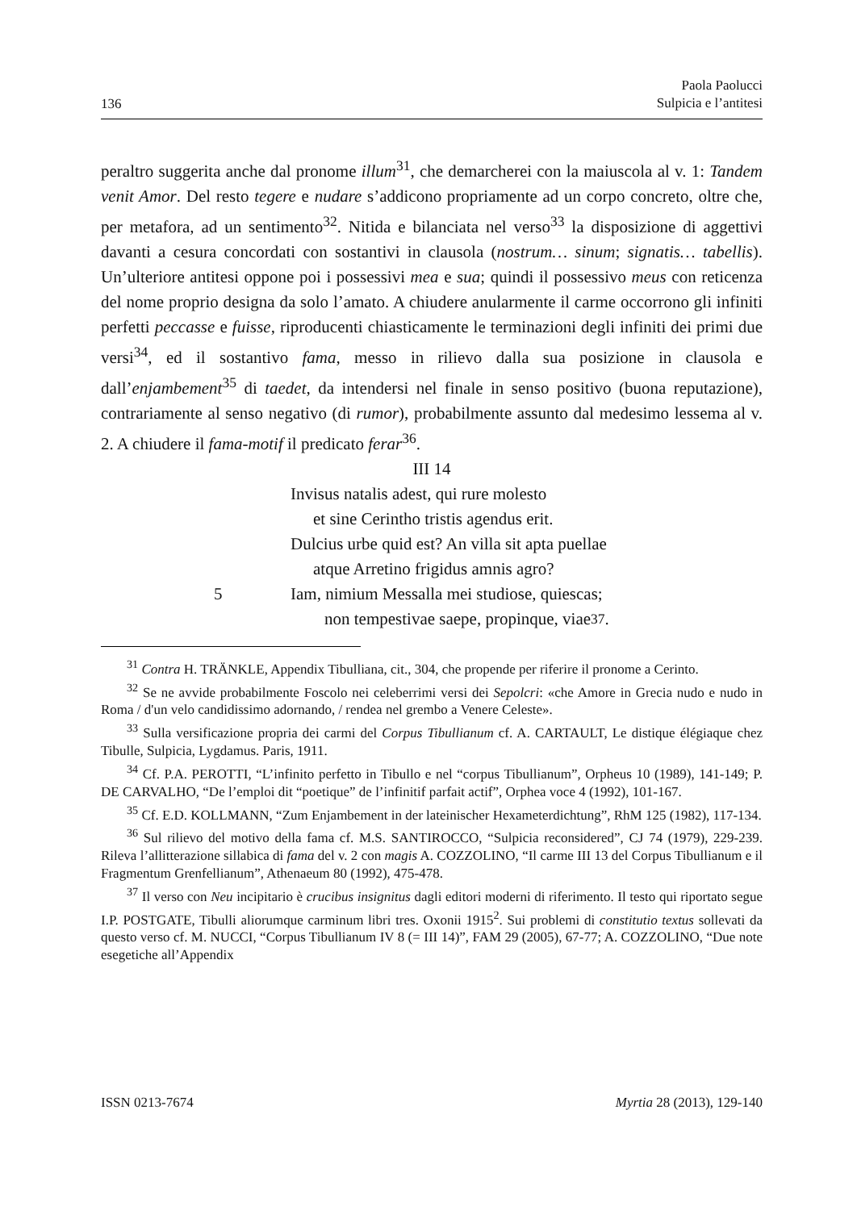136 Paola Paolucci
Sulpicia e l’antitesi
peraltro suggerita anche dal pronome illum<sup>31</sup>, che demarcherei con la maiuscola al v. 1: Tandem venit Amor. Del resto tegere e nudare s’addicono propriamente ad un corpo concreto, oltre che, per metafora, ad un sentimento<sup>32</sup>. Nitida e bilanciata nel verso<sup>33</sup> la disposizione di aggettivi davanti a cesura concordati con sostantivi in clausola (nostrum… sinum; signatis… tabellis). Un’ulteriore antitesi oppone poi i possessivi mea e sua; quindi il possessivo meus con reticenza del nome proprio designa da solo l’amato. A chiudere anularmente il carme occorrono gli infiniti perfetti peccasse e fuisse, riproducenti chiasticamente le terminazioni degli infiniti dei primi due versi<sup>34</sup>, ed il sostantivo fama, messo in rilievo dalla sua posizione in clausola e dall’enjambement<sup>35</sup> di taedet, da intendersi nel finale in senso positivo (buona reputazione), contrariamente al senso negativo (di rumor), probabilmente assunto dal medesimo lessema al v. 2. A chiudere il fama-motif il predicato ferar<sup>36</sup>.
III 14
Invisus natalis adest, qui rure molesto
et sine Cerintho tristis agendus erit.
Dulcius urbe quid est? An villa sit apta puellae
atque Arretino frigidus amnis agro?
5 Iam, nimium Messalla mei studiose, quiescas;
non tempestivae saepe, propinque, viae<sup>37</sup>.
<sup>31</sup> Contra H. TRÄNKLE, Appendix Tibulliana, cit., 304, che propende per riferire il pronome a Cerinto.
<sup>32</sup> Se ne avvide probabilmente Foscolo nei celeberrimi versi dei Sepolcri: «che Amore in Grecia nudo e nudo in Roma / d'un velo candidissimo adornando, / rendea nel grembo a Venere Celeste».
<sup>33</sup> Sulla versificazione propria dei carmi del Corpus Tibullianum cf. A. CARTAULT, Le distique élégiaque chez Tibulle, Sulpicia, Lygdamus. Paris, 1911.
<sup>34</sup> Cf. P.A. PEROTTI, “L’infinito perfetto in Tibullo e nel “corpus Tibullianum”, Orpheus 10 (1989), 141-149; P. DE CARVALHO, “De l’emploi dit “poetique” de l’infinitif parfait actif”, Orphea voce 4 (1992), 101-167.
<sup>35</sup> Cf. E.D. KOLLMANN, “Zum Enjambement in der lateinischer Hexameterdichtung”, RhM 125 (1982), 117-134.
<sup>36</sup> Sul rilievo del motivo della fama cf. M.S. SANTIROCCO, “Sulpicia reconsidered”, CJ 74 (1979), 229-239. Rileva l’allitterazione sillabica di fama del v. 2 con magis A. COZZOLINO, “Il carme III 13 del Corpus Tibullianum e il Fragmentum Grenfellianum”, Athenaeum 80 (1992), 475-478.
<sup>37</sup> Il verso con Neu incipitario è crucibus insignitus dagli editori moderni di riferimento. Il testo qui riportato segue I.P. POSTGATE, Tibulli aliorumque carminum libri tres. Oxonii 1915<sup>2</sup>. Sui problemi di constitutio textus sollevati da questo verso cf. M. NUCCI, “Corpus Tibullianum IV 8 (= III 14)”, FAM 29 (2005), 67-77; A. COZZOLINO, “Due note esegetiche all’Appendix
ISSN 0213-7674 Myrtia 28 (2013), 129-140